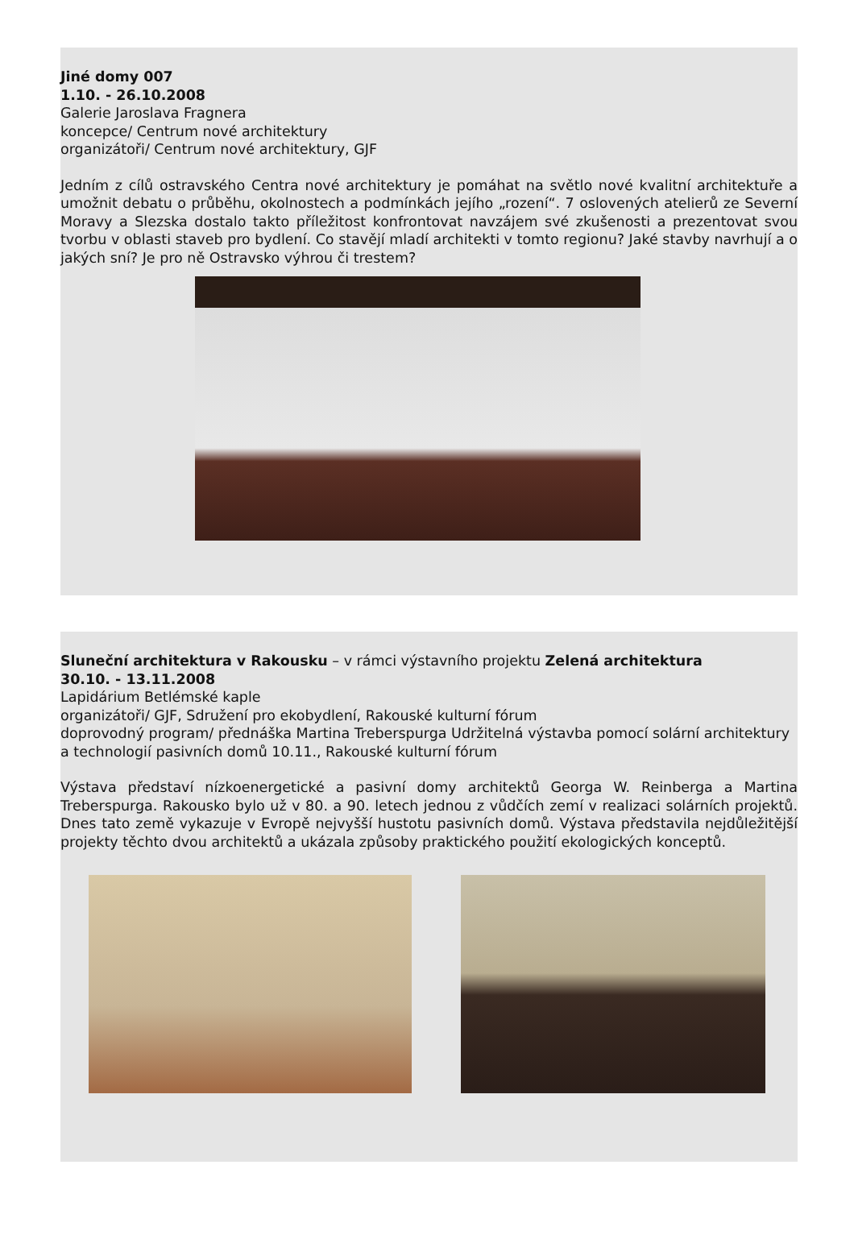Jiné domy 007
1.10. - 26.10.2008
Galerie Jaroslava Fragnera
koncepce/ Centrum nové architektury
organizátoři/ Centrum nové architektury, GJF
Jedním z cílů ostravského Centra nové architektury je pomáhat na světlo nové kvalitní architektuře a umožnit debatu o průběhu, okolnostech a podmínkách jejího „rození“. 7 oslovených atelierů ze Severní Moravy a Slezska dostalo takto příležitost konfrontovat navzájem své zkušenosti a prezentovat svou tvorbu v oblasti staveb pro bydlení. Co stavějí mladí architekti v tomto regionu? Jaké stavby navrhují a o jakých sní? Je pro ně Ostravsko výhrou či trestem?
Sluneční architektura v Rakousku – v rámci výstavního projektu Zelená architektura
30.10. - 13.11.2008
Lapidárium Betlémské kaple
organizátoři/ GJF, Sdružení pro ekobydlení, Rakouské kulturní fórum
doprovodný program/ přednáška Martina Treberspurga Udržitelná výstavba pomocí solární architektury a technologií pasivních domů 10.11., Rakouské kulturní fórum
Výstava představí nízkoenergetické a pasivní domy architektů Georga W. Reinberga a Martina Treberspurga. Rakousko bylo už v 80. a 90. letech jednou z vůdčích zemí v realizaci solárních projektů. Dnes tato země vykazuje v Evropě nejvyšší hustotu pasivních domů. Výstava představila nejdůležitější projekty těchto dvou architektů a ukázala způsoby praktického použití ekologických konceptů.